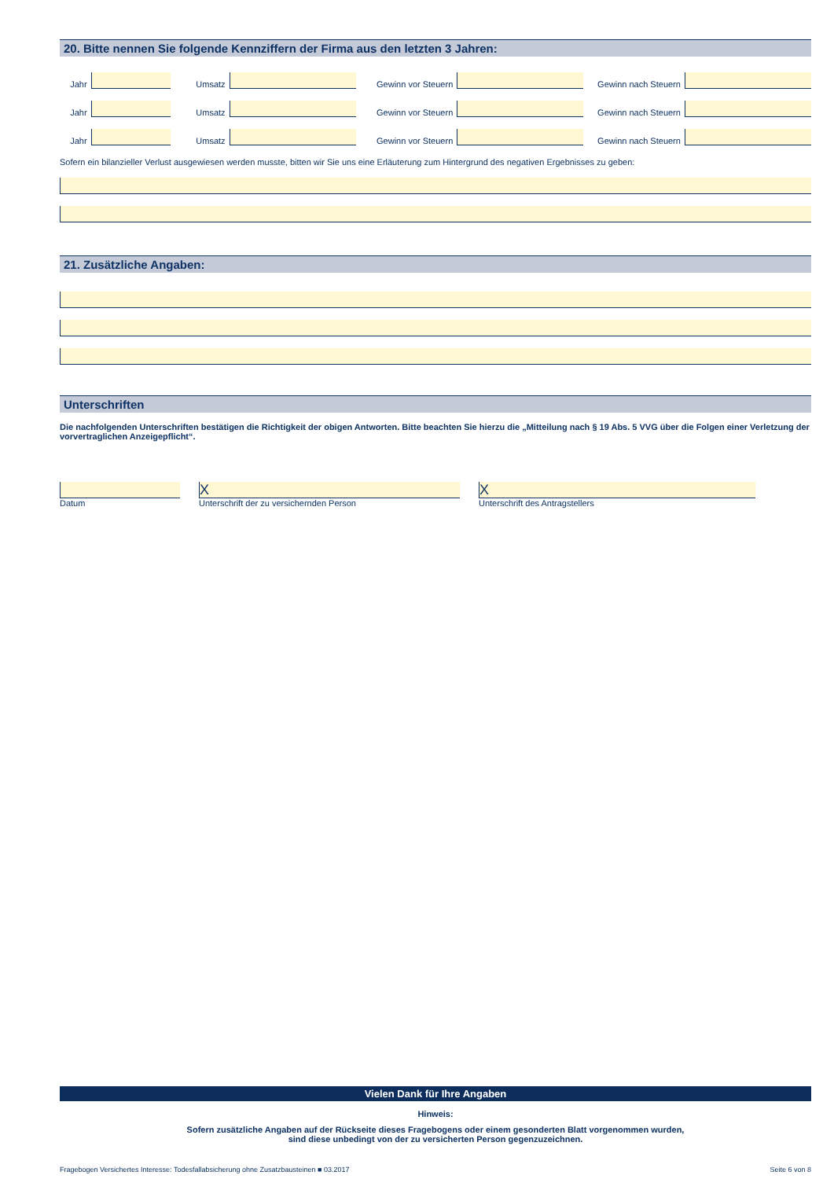20. Bitte nennen Sie folgende Kennziffern der Firma aus den letzten 3 Jahren:
Jahr
Umsatz
Gewinn vor Steuern
Gewinn nach Steuern
Jahr
Umsatz
Gewinn vor Steuern
Gewinn nach Steuern
Jahr
Umsatz
Gewinn vor Steuern
Gewinn nach Steuern
Sofern ein bilanzieller Verlust ausgewiesen werden musste, bitten wir Sie uns eine Erläuterung zum Hintergrund des negativen Ergebnisses zu geben:
21. Zusätzliche Angaben:
Unterschriften
Die nachfolgenden Unterschriften bestätigen die Richtigkeit der obigen Antworten. Bitte beachten Sie hierzu die „Mitteilung nach § 19 Abs. 5 VVG über die Folgen einer Verletzung der vorvertraglichen Anzeigepflicht“.
Datum
X
Unterschrift der zu versichernden Person
X
Unterschrift des Antragstellers
Vielen Dank für Ihre Angaben
Hinweis:
Sofern zusätzliche Angaben auf der Rückseite dieses Fragebogens oder einem gesonderten Blatt vorgenommen wurden,
sind diese unbedingt von der zu versicherten Person gegenzuzeichnen.
Fragebogen Versichertes Interesse: Todesfallabsicherung ohne Zusatzbausteinen ■ 03.2017 Seite 6 von 8